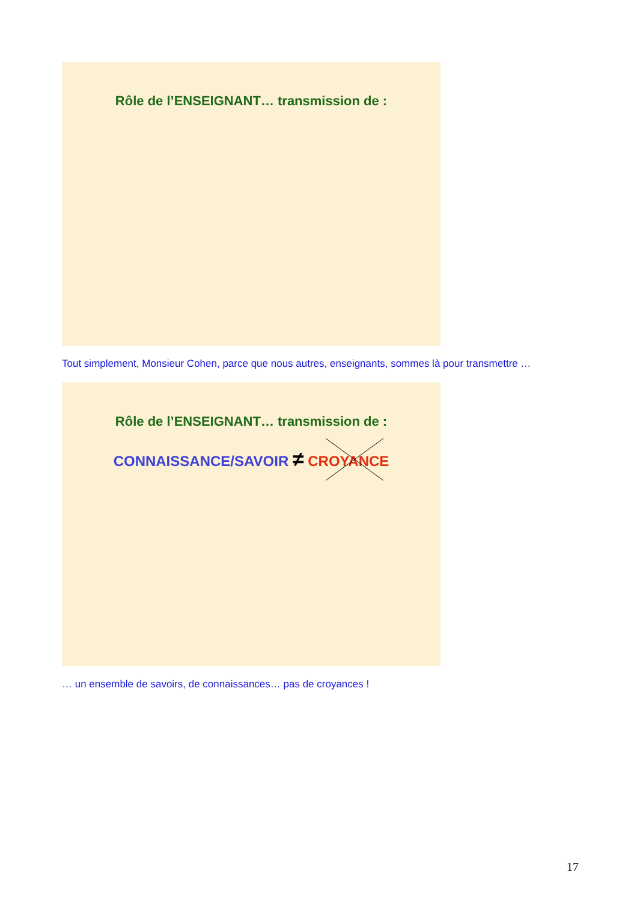Rôle de l’ENSEIGNANT… transmission de :
Tout simplement, Monsieur Cohen, parce que nous autres, enseignants, sommes là pour transmettre …
Rôle de l’ENSEIGNANT… transmission de :
CONNAISSANCE/SAVOIR ≠ CROYANCE
… un ensemble de savoirs, de connaissances… pas de croyances !
17